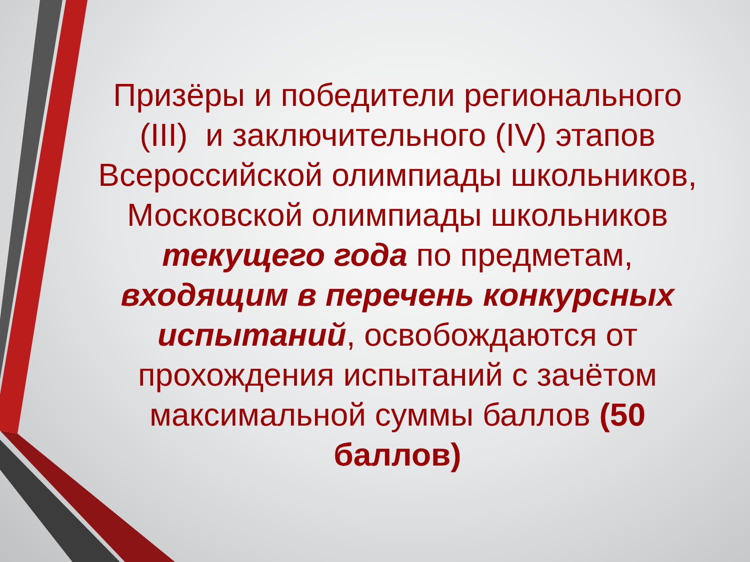Призëры и победители регионального (III) и заключительного (IV) этапов Всероссийской олимпиады школьников, Московской олимпиады школьников текущего года по предметам, входящим в перечень конкурсных испытаний, освобождаются от прохождения испытаний с зачëтом максимальной суммы баллов (50 баллов)